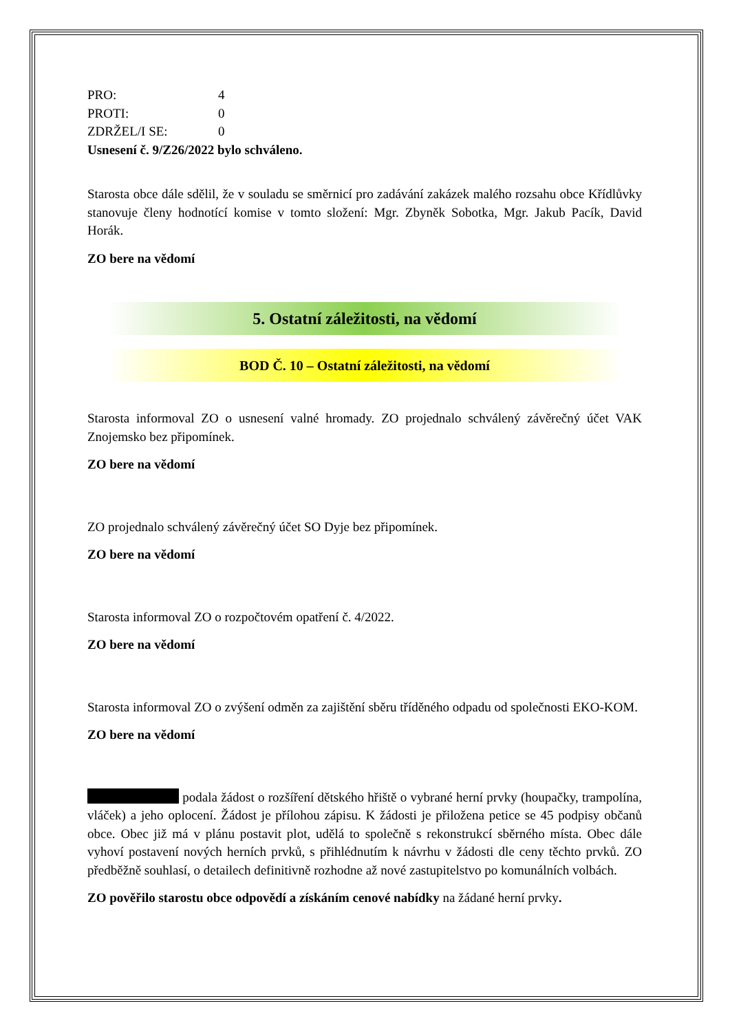PRO: 4
PROTI: 0
ZDRŽEL/I SE: 0
Usnesení č. 9/Z26/2022 bylo schváleno.
Starosta obce dále sdělil, že v souladu se směrnicí pro zadávání zakázek malého rozsahu obce Křídlůvky stanovuje členy hodnotící komise v tomto složení: Mgr. Zbyněk Sobotka, Mgr. Jakub Pacík, David Horák.
ZO bere na vědomí
5. Ostatní záležitosti, na vědomí
BOD Č. 10 – Ostatní záležitosti, na vědomí
Starosta informoval ZO o usnesení valné hromady. ZO projednalo schválený závěrečný účet VAK Znojemsko bez připomínek.
ZO bere na vědomí
ZO projednalo schválený závěrečný účet SO Dyje bez připomínek.
ZO bere na vědomí
Starosta informoval ZO o rozpočtovém opatření č. 4/2022.
ZO bere na vědomí
Starosta informoval ZO o zvýšení odměn za zajištění sběru tříděného odpadu od společnosti EKO-KOM.
ZO bere na vědomí
podala žádost o rozšíření dětského hřiště o vybrané herní prvky (houpačky, trampolína, vláček) a jeho oplocení. Žádost je přílohou zápisu. K žádosti je přiložena petice se 45 podpisy občanů obce. Obec již má v plánu postavit plot, udělá to společně s rekonstrukcí sběrného místa. Obec dále vyhoví postavení nových herních prvků, s přihlédnutím k návrhu v žádosti dle ceny těchto prvků. ZO předběžně souhlasí, o detailech definitivně rozhodne až nové zastupitelstvo po komunálních volbách.
ZO pověřilo starostu obce odpovědí a získáním cenové nabídky na žádané herní prvky.